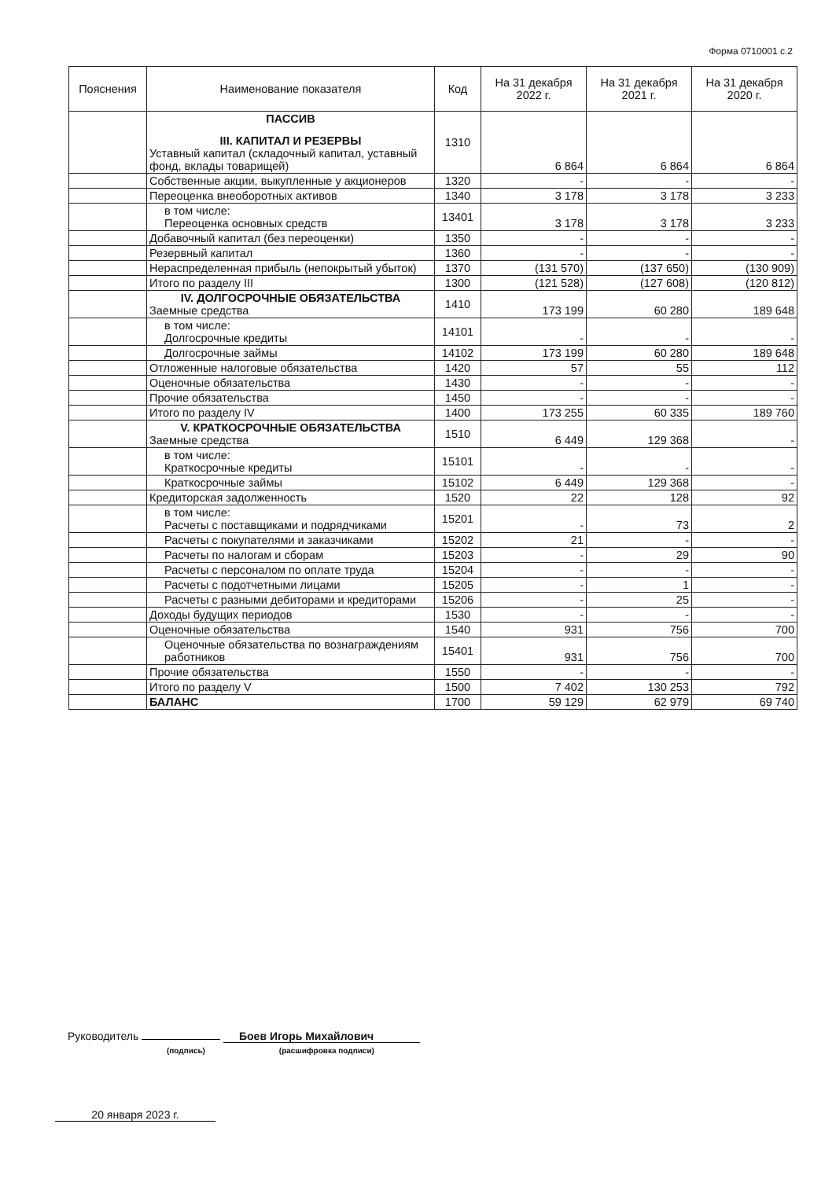Форма 0710001 с.2
| Пояснения | Наименование показателя | Код | На 31 декабря 2022 г. | На 31 декабря 2021 г. | На 31 декабря 2020 г. |
| --- | --- | --- | --- | --- | --- |
| | ПАССИВ III. КАПИТАЛ И РЕЗЕРВЫ Уставный капитал (складочный капитал, уставный фонд, вклады товарищей) | 1310 | 6 864 | 6 864 | 6 864 |
| | Собственные акции, выкупленные у акционеров | 1320 | - | - | - |
| | Переоценка внеоборотных активов | 1340 | 3 178 | 3 178 | 3 233 |
| | в том числе: Переоценка основных средств | 13401 | 3 178 | 3 178 | 3 233 |
| | Добавочный капитал (без переоценки) | 1350 | - | - | - |
| | Резервный капитал | 1360 | - | - | - |
| | Нераспределенная прибыль (непокрытый убыток) | 1370 | (131 570) | (137 650) | (130 909) |
| | Итого по разделу III | 1300 | (121 528) | (127 608) | (120 812) |
| | IV. ДОЛГОСРОЧНЫЕ ОБЯЗАТЕЛЬСТВА Заемные средства | 1410 | 173 199 | 60 280 | 189 648 |
| | в том числе: Долгосрочные кредиты | 14101 | - | - | - |
| | Долгосрочные займы | 14102 | 173 199 | 60 280 | 189 648 |
| | Отложенные налоговые обязательства | 1420 | 57 | 55 | 112 |
| | Оценочные обязательства | 1430 | - | - | - |
| | Прочие обязательства | 1450 | - | - | - |
| | Итого по разделу IV | 1400 | 173 255 | 60 335 | 189 760 |
| | V. КРАТКОСРОЧНЫЕ ОБЯЗАТЕЛЬСТВА Заемные средства | 1510 | 6 449 | 129 368 | - |
| | в том числе: Краткосрочные кредиты | 15101 | - | - | - |
| | Краткосрочные займы | 15102 | 6 449 | 129 368 | - |
| | Кредиторская задолженность | 1520 | 22 | 128 | 92 |
| | в том числе: Расчеты с поставщиками и подрядчиками | 15201 | - | 73 | 2 |
| | Расчеты с покупателями и заказчиками | 15202 | 21 | - | - |
| | Расчеты по налогам и сборам | 15203 | - | 29 | 90 |
| | Расчеты с персоналом по оплате труда | 15204 | - | - | - |
| | Расчеты с подотчетными лицами | 15205 | - | 1 | - |
| | Расчеты с разными дебиторами и кредиторами | 15206 | - | 25 | - |
| | Доходы будущих периодов | 1530 | - | - | - |
| | Оценочные обязательства | 1540 | 931 | 756 | 700 |
| | Оценочные обязательства по вознаграждениям работников | 15401 | 931 | 756 | 700 |
| | Прочие обязательства | 1550 | - | - | - |
| | Итого по разделу V | 1500 | 7 402 | 130 253 | 792 |
| | БАЛАНС | 1700 | 59 129 | 62 979 | 69 740 |
Руководитель Боев Игорь Михайлович
(подпись) (расшифровка подписи)
20 января 2023 г.